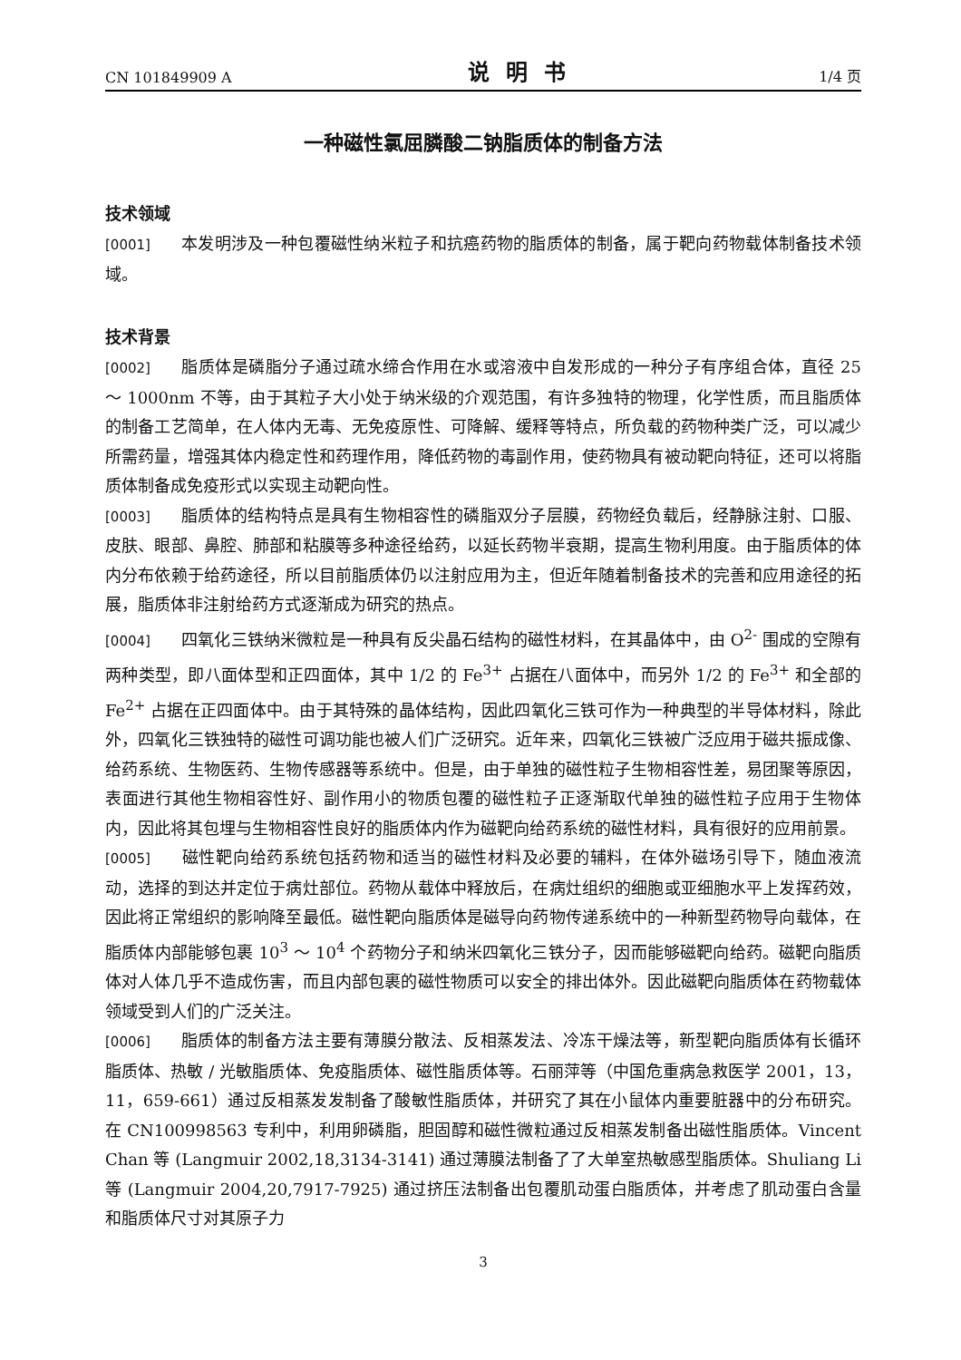CN 101849909 A 说明书 1/4 页
一种磁性氯屈膦酸二钠脂质体的制备方法
技术领域
[0001] 本发明涉及一种包覆磁性纳米粒子和抗癌药物的脂质体的制备，属于靶向药物载体制备技术领域。
技术背景
[0002] 脂质体是磷脂分子通过疏水缔合作用在水或溶液中自发形成的一种分子有序组合体，直径 25 ～ 1000nm 不等，由于其粒子大小处于纳米级的介观范围，有许多独特的物理，化学性质，而且脂质体的制备工艺简单，在人体内无毒、无免疫原性、可降解、缓释等特点，所负载的药物种类广泛，可以减少所需药量，增强其体内稳定性和药理作用，降低药物的毒副作用，使药物具有被动靶向特征，还可以将脂质体制备成免疫形式以实现主动靶向性。
[0003] 脂质体的结构特点是具有生物相容性的磷脂双分子层膜，药物经负载后，经静脉注射、口服、皮肤、眼部、鼻腔、肺部和粘膜等多种途径给药，以延长药物半衰期，提高生物利用度。由于脂质体的体内分布依赖于给药途径，所以目前脂质体仍以注射应用为主，但近年随着制备技术的完善和应用途径的拓展，脂质体非注射给药方式逐渐成为研究的热点。
[0004] 四氧化三铁纳米微粒是一种具有反尖晶石结构的磁性材料，在其晶体中，由 O<sup>2-</sup> 围成的空隙有两种类型，即八面体型和正四面体，其中 1/2 的 Fe<sup>3+</sup> 占据在八面体中，而另外 1/2 的 Fe<sup>3+</sup> 和全部的 Fe<sup>2+</sup> 占据在正四面体中。由于其特殊的晶体结构，因此四氧化三铁可作为一种典型的半导体材料，除此外，四氧化三铁独特的磁性可调功能也被人们广泛研究。近年来，四氧化三铁被广泛应用于磁共振成像、给药系统、生物医药、生物传感器等系统中。但是，由于单独的磁性粒子生物相容性差，易团聚等原因，表面进行其他生物相容性好、副作用小的物质包覆的磁性粒子正逐渐取代单独的磁性粒子应用于生物体内，因此将其包埋与生物相容性良好的脂质体内作为磁靶向给药系统的磁性材料，具有很好的应用前景。
[0005] 磁性靶向给药系统包括药物和适当的磁性材料及必要的辅料，在体外磁场引导下，随血液流动，选择的到达并定位于病灶部位。药物从载体中释放后，在病灶组织的细胞或亚细胞水平上发挥药效，因此将正常组织的影响降至最低。磁性靶向脂质体是磁导向药物传递系统中的一种新型药物导向载体，在脂质体内部能够包裹 10<sup>3</sup> ～ 10<sup>4</sup> 个药物分子和纳米四氧化三铁分子，因而能够磁靶向给药。磁靶向脂质体对人体几乎不造成伤害，而且内部包裹的磁性物质可以安全的排出体外。因此磁靶向脂质体在药物载体领域受到人们的广泛关注。
[0006] 脂质体的制备方法主要有薄膜分散法、反相蒸发法、冷冻干燥法等，新型靶向脂质体有长循环脂质体、热敏 / 光敏脂质体、免疫脂质体、磁性脂质体等。石丽萍等（中国危重病急救医学 2001，13，11，659-661）通过反相蒸发发制备了酸敏性脂质体，并研究了其在小鼠体内重要脏器中的分布研究。在 CN100998563 专利中，利用卵磷脂，胆固醇和磁性微粒通过反相蒸发制备出磁性脂质体。Vincent Chan 等 (Langmuir 2002,18,3134-3141) 通过薄膜法制备了了大单室热敏感型脂质体。Shuliang Li 等 (Langmuir 2004,20,7917-7925) 通过挤压法制备出包覆肌动蛋白脂质体，并考虑了肌动蛋白含量和脂质体尺寸对其原子力
3